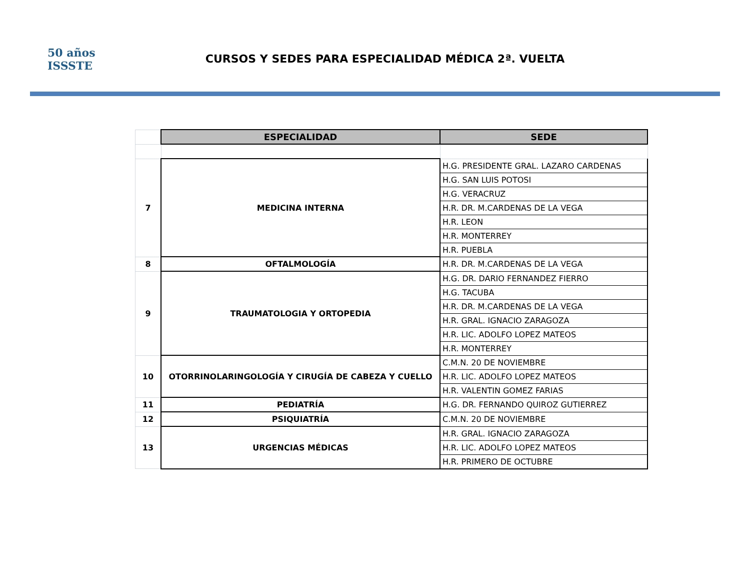50 años
ISSSTE
CURSOS Y SEDES PARA ESPECIALIDAD MÉDICA 2ª. VUELTA
| | ESPECIALIDAD | SEDE |
| 7 | MEDICINA INTERNA | H.G. PRESIDENTE GRAL. LAZARO CARDENAS |
| | | H.G. SAN LUIS POTOSI |
| | | H.G. VERACRUZ |
| | | H.R. DR. M.CARDENAS DE LA VEGA |
| | | H.R. LEON |
| | | H.R. MONTERREY |
| | | H.R. PUEBLA |
| 8 | OFTALMOLOGÍA | H.R. DR. M.CARDENAS DE LA VEGA |
| 9 | TRAUMATOLOGIA Y ORTOPEDIA | H.G. DR. DARIO FERNANDEZ FIERRO |
| | | H.G. TACUBA |
| | | H.R. DR. M.CARDENAS DE LA VEGA |
| | | H.R. GRAL. IGNACIO ZARAGOZA |
| | | H.R. LIC. ADOLFO LOPEZ MATEOS |
| | | H.R. MONTERREY |
| 10 | OTORRINOLARINGOLOGÍA Y CIRUGÍA DE CABEZA Y CUELLO | C.M.N. 20 DE NOVIEMBRE |
| | | H.R. LIC. ADOLFO LOPEZ MATEOS |
| | | H.R. VALENTIN GOMEZ FARIAS |
| 11 | PEDIATRÍA | H.G. DR. FERNANDO QUIROZ GUTIERREZ |
| 12 | PSIQUIATRÍA | C.M.N. 20 DE NOVIEMBRE |
| 13 | URGENCIAS MÉDICAS | H.R. GRAL. IGNACIO ZARAGOZA |
| | | H.R. LIC. ADOLFO LOPEZ MATEOS |
| | | H.R. PRIMERO DE OCTUBRE |